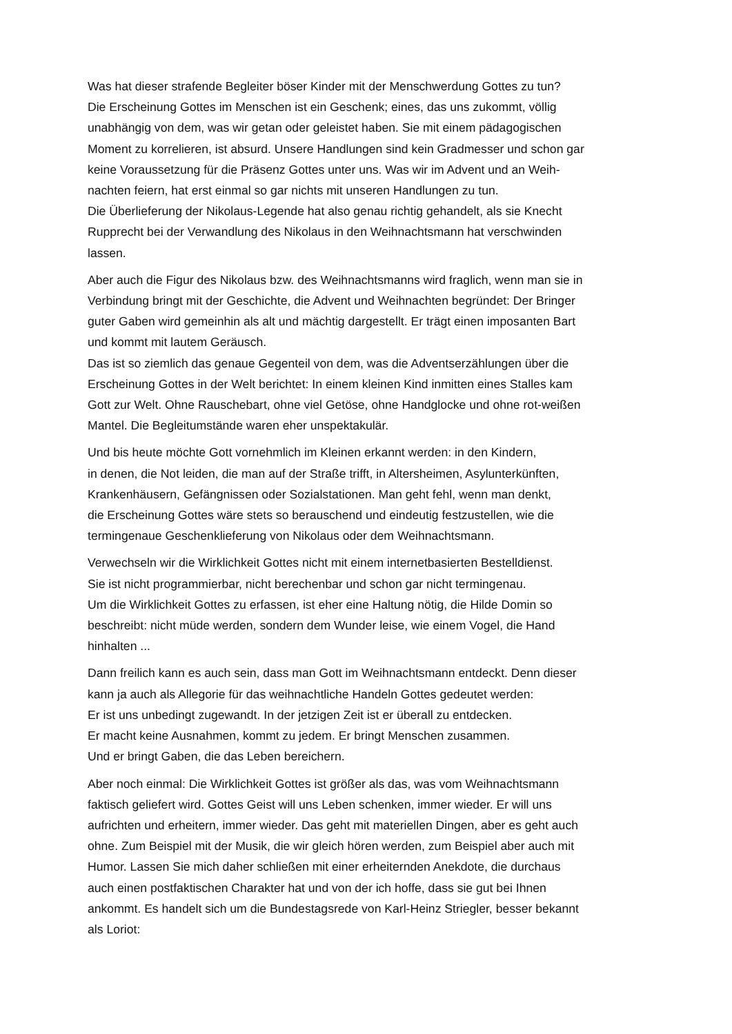Was hat dieser strafende Begleiter böser Kinder mit der Menschwerdung Gottes zu tun?
Die Erscheinung Gottes im Menschen ist ein Geschenk; eines, das uns zukommt, völlig
unabhängig von dem, was wir getan oder geleistet haben. Sie mit einem pädagogischen
Moment zu korrelieren, ist absurd. Unsere Handlungen sind kein Gradmesser und schon gar
keine Voraussetzung für die Präsenz Gottes unter uns. Was wir im Advent und an Weih-
nachten feiern, hat erst einmal so gar nichts mit unseren Handlungen zu tun.
Die Überlieferung der Nikolaus-Legende hat also genau richtig gehandelt, als sie Knecht
Rupprecht bei der Verwandlung des Nikolaus in den Weihnachtsmann hat verschwinden
lassen.
Aber auch die Figur des Nikolaus bzw. des Weihnachtsmanns wird fraglich, wenn man sie in
Verbindung bringt mit der Geschichte, die Advent und Weihnachten begründet: Der Bringer
guter Gaben wird gemeinhin als alt und mächtig dargestellt. Er trägt einen imposanten Bart
und kommt mit lautem Geräusch.
Das ist so ziemlich das genaue Gegenteil von dem, was die Adventserzählungen über die
Erscheinung Gottes in der Welt berichtet: In einem kleinen Kind inmitten eines Stalles kam
Gott zur Welt. Ohne Rauschebart, ohne viel Getöse, ohne Handglocke und ohne rot-weißen
Mantel. Die Begleitumstände waren eher unspektakulär.
Und bis heute möchte Gott vornehmlich im Kleinen erkannt werden: in den Kindern,
in denen, die Not leiden, die man auf der Straße trifft, in Altersheimen, Asylunterkünften,
Krankenhäusern, Gefängnissen oder Sozialstationen. Man geht fehl, wenn man denkt,
die Erscheinung Gottes wäre stets so berauschend und eindeutig festzustellen, wie die
termingenaue Geschenklieferung von Nikolaus oder dem Weihnachtsmann.
Verwechseln wir die Wirklichkeit Gottes nicht mit einem internetbasierten Bestelldienst.
Sie ist nicht programmierbar, nicht berechenbar und schon gar nicht termingenau.
Um die Wirklichkeit Gottes zu erfassen, ist eher eine Haltung nötig, die Hilde Domin so
beschreibt: nicht müde werden, sondern dem Wunder leise, wie einem Vogel, die Hand
hinhalten ...
Dann freilich kann es auch sein, dass man Gott im Weihnachtsmann entdeckt. Denn dieser
kann ja auch als Allegorie für das weihnachtliche Handeln Gottes gedeutet werden:
Er ist uns unbedingt zugewandt. In der jetzigen Zeit ist er überall zu entdecken.
Er macht keine Ausnahmen, kommt zu jedem. Er bringt Menschen zusammen.
Und er bringt Gaben, die das Leben bereichern.
Aber noch einmal: Die Wirklichkeit Gottes ist größer als das, was vom Weihnachtsmann
faktisch geliefert wird. Gottes Geist will uns Leben schenken, immer wieder. Er will uns
aufrichten und erheitern, immer wieder. Das geht mit materiellen Dingen, aber es geht auch
ohne. Zum Beispiel mit der Musik, die wir gleich hören werden, zum Beispiel aber auch mit
Humor. Lassen Sie mich daher schließen mit einer erheiternden Anekdote, die durchaus
auch einen postfaktischen Charakter hat und von der ich hoffe, dass sie gut bei Ihnen
ankommt. Es handelt sich um die Bundestagsrede von Karl-Heinz Striegler, besser bekannt
als Loriot: